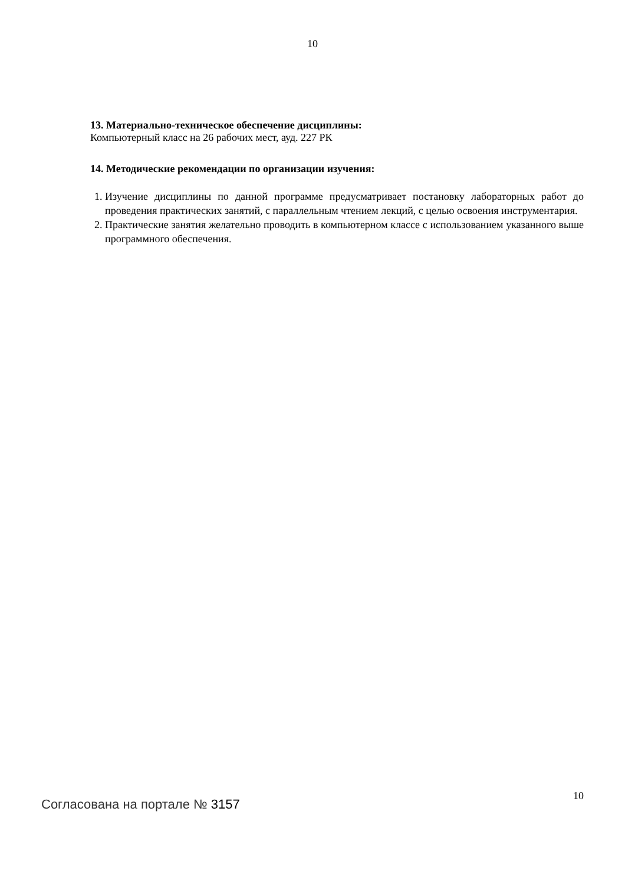10
13. Материально-техническое обеспечение дисциплины:
Компьютерный класс на 26 рабочих мест, ауд. 227 РК
14. Методические рекомендации по организации изучения:
1. Изучение дисциплины по данной программе предусматривает постановку лабораторных работ до проведения практических занятий, с параллельным чтением лекций, с целью освоения инструментария.
2. Практические занятия желательно проводить в компьютерном классе с использованием указанного выше программного обеспечения.
Согласована на портале № 3157
10